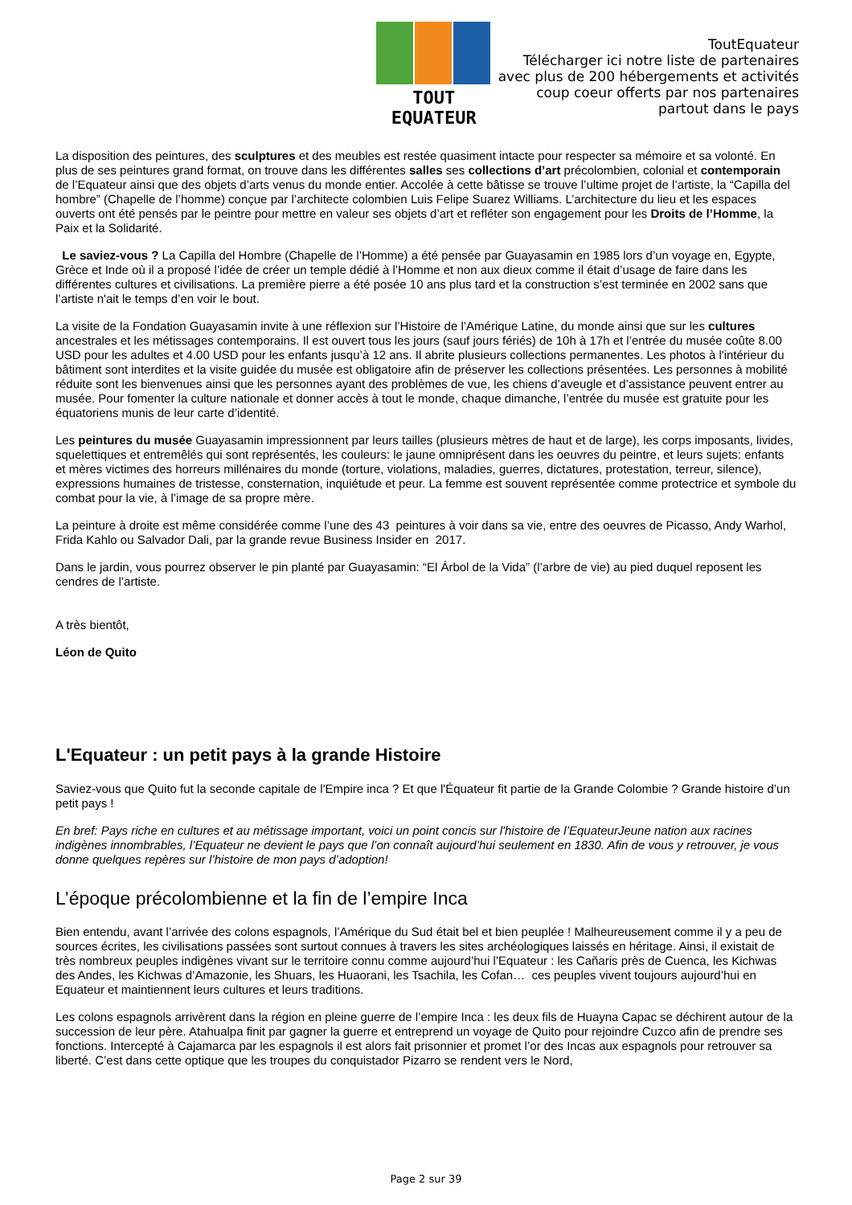TOUT EQUATEUR
ToutEquateur
Télécharger ici notre liste de partenaires
avec plus de 200 hébergements et activités
coup coeur offerts par nos partenaires
partout dans le pays
La disposition des peintures, des sculptures et des meubles est restée quasiment intacte pour respecter sa mémoire et sa volonté. En plus de ses peintures grand format, on trouve dans les différentes salles ses collections d’art précolombien, colonial et contemporain de l’Equateur ainsi que des objets d’arts venus du monde entier. Accolée à cette bâtisse se trouve l’ultime projet de l’artiste, la “Capilla del hombre” (Chapelle de l’homme) conçue par l’architecte colombien Luis Felipe Suarez Williams. L’architecture du lieu et les espaces ouverts ont été pensés par le peintre pour mettre en valeur ses objets d’art et refléter son engagement pour les Droits de l’Homme, la Paix et la Solidarité.
Le saviez-vous ? La Capilla del Hombre (Chapelle de l’Homme) a été pensée par Guayasamin en 1985 lors d’un voyage en, Egypte, Grèce et Inde où il a proposé l’idée de créer un temple dédié à l’Homme et non aux dieux comme il était d’usage de faire dans les différentes cultures et civilisations. La première pierre a été posée 10 ans plus tard et la construction s’est terminée en 2002 sans que l’artiste n'ait le temps d’en voir le bout.
La visite de la Fondation Guayasamin invite à une réflexion sur l’Histoire de l’Amérique Latine, du monde ainsi que sur les cultures ancestrales et les métissages contemporains. Il est ouvert tous les jours (sauf jours fériés) de 10h à 17h et l’entrée du musée coûte 8.00 USD pour les adultes et 4.00 USD pour les enfants jusqu’à 12 ans. Il abrite plusieurs collections permanentes. Les photos à l'intérieur du bâtiment sont interdites et la visite guidée du musée est obligatoire afin de préserver les collections présentées. Les personnes à mobilité réduite sont les bienvenues ainsi que les personnes ayant des problèmes de vue, les chiens d’aveugle et d’assistance peuvent entrer au musée. Pour fomenter la culture nationale et donner accès à tout le monde, chaque dimanche, l’entrée du musée est gratuite pour les équatoriens munis de leur carte d’identité.
Les peintures du musée Guayasamin impressionnent par leurs tailles (plusieurs mètres de haut et de large), les corps imposants, livides, squelettiques et entremêlés qui sont représentés, les couleurs: le jaune omniprésent dans les oeuvres du peintre, et leurs sujets: enfants et mères victimes des horreurs millénaires du monde (torture, violations, maladies, guerres, dictatures, protestation, terreur, silence), expressions humaines de tristesse, consternation, inquiétude et peur. La femme est souvent représentée comme protectrice et symbole du combat pour la vie, à l’image de sa propre mère.
La peinture à droite est même considérée comme l’une des 43 peintures à voir dans sa vie, entre des oeuvres de Picasso, Andy Warhol, Frida Kahlo ou Salvador Dali, par la grande revue Business Insider en 2017.
Dans le jardin, vous pourrez observer le pin planté par Guayasamin: “El Árbol de la Vida” (l’arbre de vie) au pied duquel reposent les cendres de l’artiste.
A très bientôt,
Léon de Quito
L'Equateur : un petit pays à la grande Histoire
Saviez-vous que Quito fut la seconde capitale de l'Empire inca ? Et que l'Équateur fit partie de la Grande Colombie ? Grande histoire d’un petit pays !
En bref: Pays riche en cultures et au métissage important, voici un point concis sur l'histoire de l’EquateurJeune nation aux racines indigènes innombrables, l’Equateur ne devient le pays que l’on connaît aujourd’hui seulement en 1830. Afin de vous y retrouver, je vous donne quelques repères sur l’histoire de mon pays d’adoption!
L’époque précolombienne et la fin de l’empire Inca
Bien entendu, avant l’arrivée des colons espagnols, l’Amérique du Sud était bel et bien peuplée ! Malheureusement comme il y a peu de sources écrites, les civilisations passées sont surtout connues à travers les sites archéologiques laissés en héritage. Ainsi, il existait de très nombreux peuples indigènes vivant sur le territoire connu comme aujourd’hui l’Equateur : les Cañaris près de Cuenca, les Kichwas des Andes, les Kichwas d’Amazonie, les Shuars, les Huaorani, les Tsachila, les Cofan… ces peuples vivent toujours aujourd’hui en Equateur et maintiennent leurs cultures et leurs traditions.
Les colons espagnols arrivèrent dans la région en pleine guerre de l’empire Inca : les deux fils de Huayna Capac se déchirent autour de la succession de leur père. Atahualpa finit par gagner la guerre et entreprend un voyage de Quito pour rejoindre Cuzco afin de prendre ses fonctions. Intercepté à Cajamarca par les espagnols il est alors fait prisonnier et promet l’or des Incas aux espagnols pour retrouver sa liberté. C’est dans cette optique que les troupes du conquistador Pizarro se rendent vers le Nord,
Page 2 sur 39